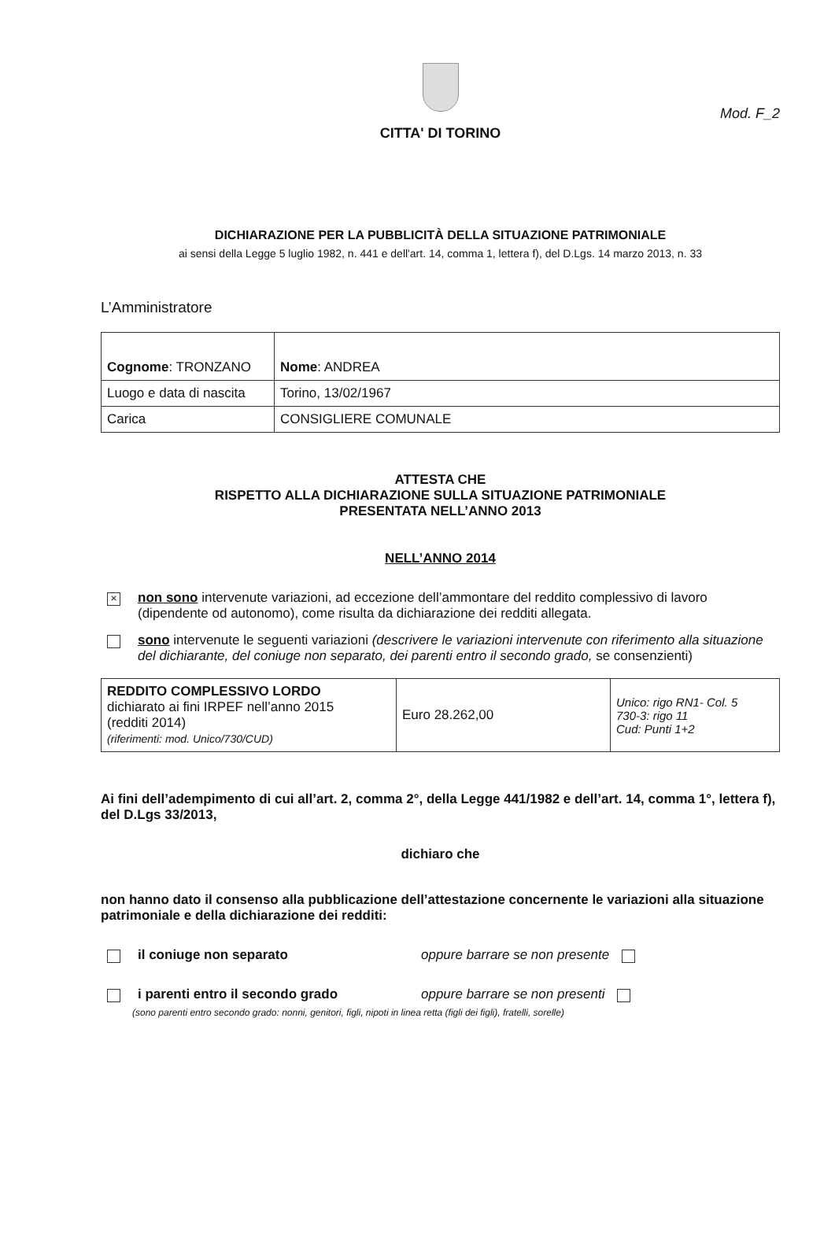Mod. F_2
CITTA' DI TORINO
DICHIARAZIONE PER LA PUBBLICITÀ DELLA SITUAZIONE PATRIMONIALE
ai sensi della Legge 5 luglio 1982, n. 441 e dell'art. 14, comma 1, lettera f), del D.Lgs. 14 marzo 2013, n. 33
L’Amministratore
| Cognome : TRONZANO | | Nome : ANDREA |
| Luogo e data di nascita | Torino, 13/02/1967 | |
| Carica | CONSIGLIERE COMUNALE | |
ATTESTA CHE
RISPETTO ALLA DICHIARAZIONE SULLA SITUAZIONE PATRIMONIALE
PRESENTATA NELL’ANNO 2013
NELL’ANNO 2014
×
non sono intervenute variazioni, ad eccezione dell’ammontare del reddito complessivo di lavoro (dipendente od autonomo), come risulta da dichiarazione dei redditi allegata.
sono intervenute le seguenti variazioni (descrivere le variazioni intervenute con riferimento alla situazione del dichiarante, del coniuge non separato, dei parenti entro il secondo grado, se consenzienti)
| REDDITO COMPLESSIVO LORDO dichiarato ai fini IRPEF nell’anno 2015 (redditi 2014) (riferimenti: mod. Unico/730/CUD) | Euro 28.262,00 | Unico: rigo RN1- Col. 5 730-3: rigo 11 Cud: Punti 1+2 |
Ai fini dell’adempimento di cui all’art. 2, comma 2°, della Legge 441/1982 e dell’art. 14, comma 1°, lettera f), del D.Lgs 33/2013,
dichiaro che
non hanno dato il consenso alla pubblicazione dell’attestazione concernente le variazioni alla situazione patrimoniale e della dichiarazione dei redditi:
il coniuge non separato oppure barrare se non presente
i parenti entro il secondo grado oppure barrare se non presenti
(sono parenti entro secondo grado: nonni, genitori, figli, nipoti in linea retta (figli dei figli), fratelli, sorelle)